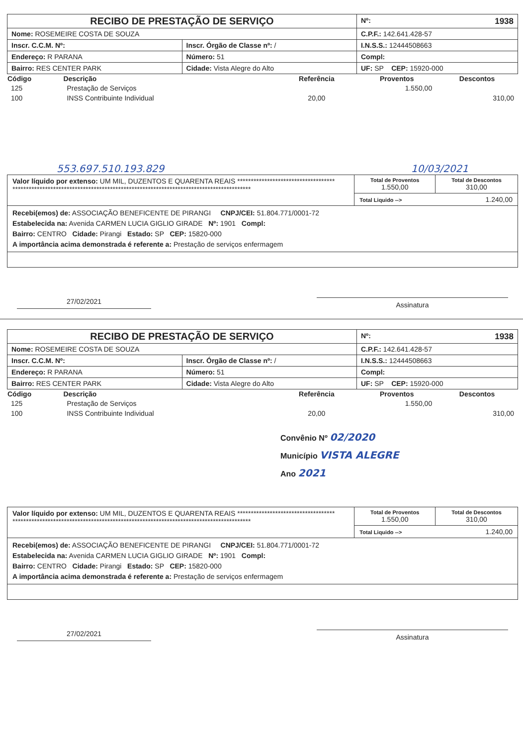| RECIBO DE PRESTAÇÃO DE SERVIÇO | | | | | Nº: 1938 |
| Nome: ROSEMEIRE COSTA DE SOUZA | | | | C.P.F.: 142.641.428-57 | |
| Inscr. C.C.M. Nº: | Inscr. Órgão de Classe nº: / | | | I.N.S.S.: 12444508663 | |
| Endereço: R PARANA | | | Número: 51 | Compl: | |
| Bairro: RES CENTER PARK | | Cidade: Vista Alegre do Alto | | UF: SP CEP: 15920-000 | |
| Código | Descrição | Referência | Proventos | Descontos |
| --- | --- | --- | --- | --- |
| 125 | Prestação de Serviços | | 1.550,00 | |
| 100 | INSS Contribuinte Individual | 20,00 | | 310,00 |
553.697.510.193.829 10/03/2021
| Valor líquido por extenso: UM MIL, DUZENTOS E QUARENTA REAIS ************************************ **************************************************************************************** | Total de Proventos 1.550,00 | Total de Descontos 310,00 |
| | Total Liquido --> 1.240,00 | |
| Recebi(emos) de: ASSOCIAÇÃO BENEFICENTE DE PIRANGI CNPJ/CEI: 51.804.771/0001-72 Estabelecida na: Avenida CARMEN LUCIA GIGLIO GIRADE Nº: 1901 Compl: Bairro: CENTRO Cidade: Pirangi Estado: SP CEP: 15820-000 A importância acima demonstrada é referente a: Prestação de serviços enfermagem | | |
27/02/2021
Assinatura
| RECIBO DE PRESTAÇÃO DE SERVIÇO | | | | | Nº: 1938 |
| Nome: ROSEMEIRE COSTA DE SOUZA | | | | C.P.F.: 142.641.428-57 | |
| Inscr. C.C.M. Nº: | Inscr. Órgão de Classe nº: / | | | I.N.S.S.: 12444508663 | |
| Endereço: R PARANA | | | Número: 51 | Compl: | |
| Bairro: RES CENTER PARK | | Cidade: Vista Alegre do Alto | | UF: SP CEP: 15920-000 | |
| Código | Descrição | Referência | Proventos | Descontos |
| --- | --- | --- | --- | --- |
| 125 | Prestação de Serviços | | 1.550,00 | |
| 100 | INSS Contribuinte Individual | 20,00 | | 310,00 |
Convênio Nº 02/2020
Município VISTA ALEGRE
Ano 2021
| Valor líquido por extenso: UM MIL, DUZENTOS E QUARENTA REAIS ************************************ **************************************************************************************** | Total de Proventos 1.550,00 | Total de Descontos 310,00 |
| | Total Liquido --> 1.240,00 | |
| Recebi(emos) de: ASSOCIAÇÃO BENEFICENTE DE PIRANGI CNPJ/CEI: 51.804.771/0001-72 Estabelecida na: Avenida CARMEN LUCIA GIGLIO GIRADE Nº: 1901 Compl: Bairro: CENTRO Cidade: Pirangi Estado: SP CEP: 15820-000 A importância acima demonstrada é referente a: Prestação de serviços enfermagem | | |
27/02/2021
Assinatura